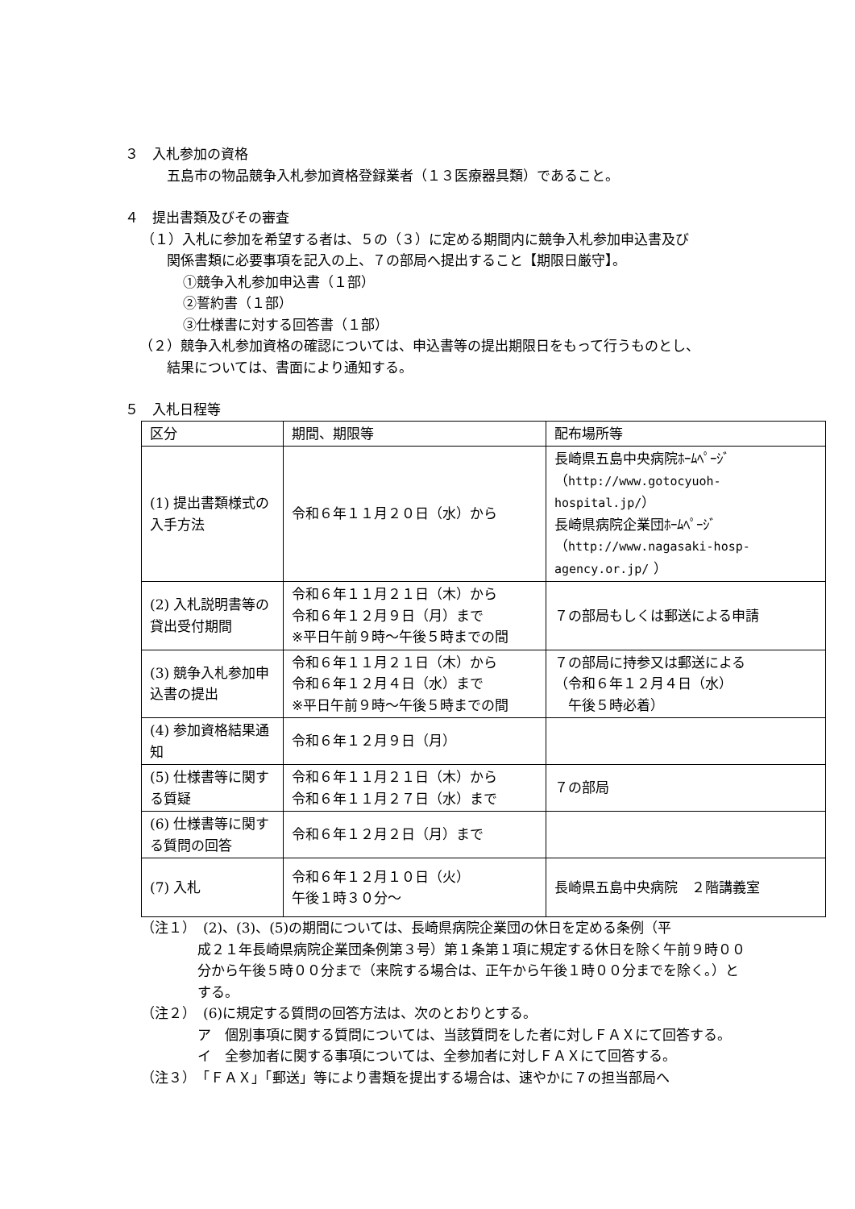３　入札参加の資格
五島市の物品競争入札参加資格登録業者（１３医療器具類）であること。
４　提出書類及びその審査
（１）入札に参加を希望する者は、５の（３）に定める期間内に競争入札参加申込書及び
関係書類に必要事項を記入の上、７の部局へ提出すること【期限日厳守】。
①競争入札参加申込書（１部）
②誓約書（１部）
③仕様書に対する回答書（１部）
（２）競争入札参加資格の確認については、申込書等の提出期限日をもって行うものとし、
結果については、書面により通知する。
５　入札日程等
| 区分 | 期間、期限等 | 配布場所等 |
| (1) 提出書類様式の入手方法 | 令和６年１１月２０日（水）から | 長崎県五島中央病院ﾎｰﾑﾍﾟｰｼﾞ （ http://www.gotocyuoh-hospital.jp/ ） 長崎県病院企業団ﾎｰﾑﾍﾟｰｼﾞ （ http://www.nagasaki-hosp-agency.or.jp/ ） |
| (2) 入札説明書等の貸出受付期間 | 令和６年１１月２１日（木）から 令和６年１２月９日（月）まで ※平日午前９時～午後５時までの間 | ７の部局もしくは郵送による申請 |
| (3) 競争入札参加申込書の提出 | 令和６年１１月２１日（木）から 令和６年１２月４日（水）まで ※平日午前９時～午後５時までの間 | ７の部局に持参又は郵送による （令和６年１２月４日（水） 午後５時必着） |
| (4) 参加資格結果通知 | 令和６年１２月９日（月） | |
| (5) 仕様書等に関する質疑 | 令和６年１１月２１日（木）から 令和６年１１月２７日（水）まで | ７の部局 |
| (6) 仕様書等に関する質問の回答 | 令和６年１２月２日（月）まで | |
| (7) 入札 | 令和６年１２月１０日（火） 午後１時３０分～ | 長崎県五島中央病院 ２階講義室 |
（注１）　(2)、(3)、(5)の期間については、長崎県病院企業団の休日を定める条例（平
成２１年長崎県病院企業団条例第３号）第１条第１項に規定する休日を除く午前９時００分から午後５時００分まで（来院する場合は、正午から午後１時００分までを除く。）とする。
（注２）　(6)に規定する質問の回答方法は、次のとおりとする。
ア　個別事項に関する質問については、当該質問をした者に対しＦＡＸにて回答する。
イ　全参加者に関する事項については、全参加者に対しＦＡＸにて回答する。
（注３）　「ＦＡＸ」「郵送」等により書類を提出する場合は、速やかに７の担当部局へ